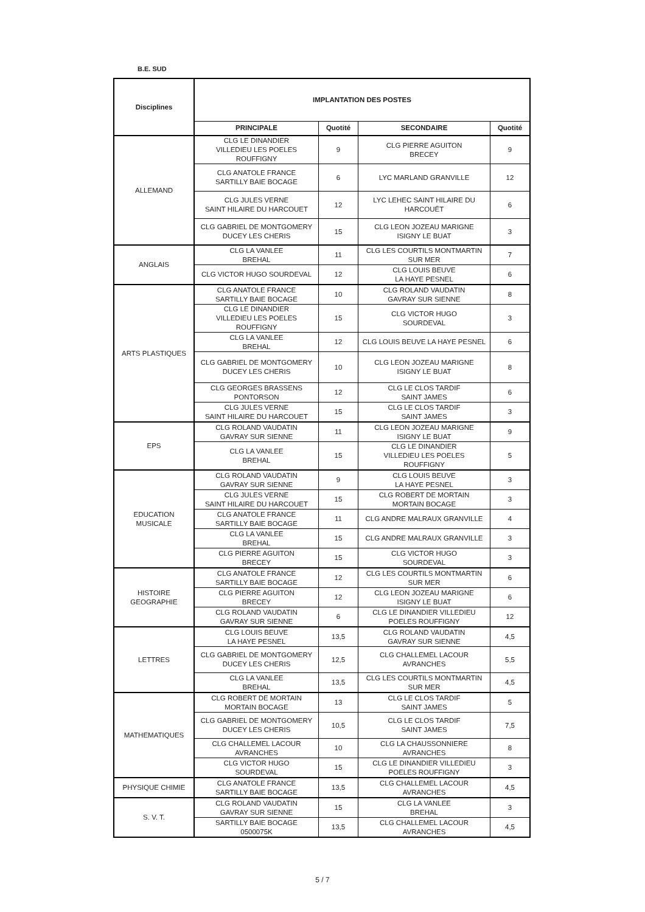B.E. SUD
| Disciplines | IMPLANTATION DES POSTES | | | |
| --- | --- | --- | --- | --- |
| | PRINCIPALE | Quotité | SECONDAIRE | Quotité |
| ALLEMAND | CLG LE DINANDIER VILLEDIEU LES POELES ROUFFIGNY | 9 | CLG PIERRE AGUITON BRECEY | 9 |
| | CLG ANATOLE FRANCE SARTILLY BAIE BOCAGE | 6 | LYC MARLAND GRANVILLE | 12 |
| | CLG JULES VERNE SAINT HILAIRE DU HARCOUET | 12 | LYC LEHEC SAINT HILAIRE DU HARCOUËT | 6 |
| | CLG GABRIEL DE MONTGOMERY DUCEY LES CHERIS | 15 | CLG LEON JOZEAU MARIGNE ISIGNY LE BUAT | 3 |
| ANGLAIS | CLG LA VANLEE BREHAL | 11 | CLG LES COURTILS MONTMARTIN SUR MER | 7 |
| | CLG VICTOR HUGO SOURDEVAL | 12 | CLG LOUIS BEUVE LA HAYE PESNEL | 6 |
| ARTS PLASTIQUES | CLG ANATOLE FRANCE SARTILLY BAIE BOCAGE | 10 | CLG ROLAND VAUDATIN GAVRAY SUR SIENNE | 8 |
| | CLG LE DINANDIER VILLEDIEU LES POELES ROUFFIGNY | 15 | CLG VICTOR HUGO SOURDEVAL | 3 |
| | CLG LA VANLEE BREHAL | 12 | CLG LOUIS BEUVE LA HAYE PESNEL | 6 |
| | CLG GABRIEL DE MONTGOMERY DUCEY LES CHERIS | 10 | CLG LEON JOZEAU MARIGNE ISIGNY LE BUAT | 8 |
| | CLG GEORGES BRASSENS PONTORSON | 12 | CLG LE CLOS TARDIF SAINT JAMES | 6 |
| | CLG JULES VERNE SAINT HILAIRE DU HARCOUET | 15 | CLG LE CLOS TARDIF SAINT JAMES | 3 |
| EPS | CLG ROLAND VAUDATIN GAVRAY SUR SIENNE | 11 | CLG LEON JOZEAU MARIGNE ISIGNY LE BUAT | 9 |
| | CLG LA VANLEE BREHAL | 15 | CLG LE DINANDIER VILLEDIEU LES POELES ROUFFIGNY | 5 |
| EDUCATION MUSICALE | CLG ROLAND VAUDATIN GAVRAY SUR SIENNE | 9 | CLG LOUIS BEUVE LA HAYE PESNEL | 3 |
| | CLG JULES VERNE SAINT HILAIRE DU HARCOUET | 15 | CLG ROBERT DE MORTAIN MORTAIN BOCAGE | 3 |
| | CLG ANATOLE FRANCE SARTILLY BAIE BOCAGE | 11 | CLG ANDRE MALRAUX GRANVILLE | 4 |
| | CLG LA VANLEE BREHAL | 15 | CLG ANDRE MALRAUX GRANVILLE | 3 |
| | CLG PIERRE AGUITON BRECEY | 15 | CLG VICTOR HUGO SOURDEVAL | 3 |
| HISTOIRE GEOGRAPHIE | CLG ANATOLE FRANCE SARTILLY BAIE BOCAGE | 12 | CLG LES COURTILS MONTMARTIN SUR MER | 6 |
| | CLG PIERRE AGUITON BRECEY | 12 | CLG LEON JOZEAU MARIGNE ISIGNY LE BUAT | 6 |
| | CLG ROLAND VAUDATIN GAVRAY SUR SIENNE | 6 | CLG LE DINANDIER VILLEDIEU POELES ROUFFIGNY | 12 |
| LETTRES | CLG LOUIS BEUVE LA HAYE PESNEL | 13,5 | CLG ROLAND VAUDATIN GAVRAY SUR SIENNE | 4,5 |
| | CLG GABRIEL DE MONTGOMERY DUCEY LES CHERIS | 12,5 | CLG CHALLEMEL LACOUR AVRANCHES | 5,5 |
| | CLG LA VANLEE BREHAL | 13,5 | CLG LES COURTILS MONTMARTIN SUR MER | 4,5 |
| MATHEMATIQUES | CLG ROBERT DE MORTAIN MORTAIN BOCAGE | 13 | CLG LE CLOS TARDIF SAINT JAMES | 5 |
| | CLG GABRIEL DE MONTGOMERY DUCEY LES CHERIS | 10,5 | CLG LE CLOS TARDIF SAINT JAMES | 7,5 |
| | CLG CHALLEMEL LACOUR AVRANCHES | 10 | CLG LA CHAUSSONNIERE AVRANCHES | 8 |
| | CLG VICTOR HUGO SOURDEVAL | 15 | CLG LE DINANDIER VILLEDIEU POELES ROUFFIGNY | 3 |
| PHYSIQUE CHIMIE | CLG ANATOLE FRANCE SARTILLY BAIE BOCAGE | 13,5 | CLG CHALLEMEL LACOUR AVRANCHES | 4,5 |
| S. V. T. | CLG ROLAND VAUDATIN GAVRAY SUR SIENNE | 15 | CLG LA VANLEE BREHAL | 3 |
| | SARTILLY BAIE BOCAGE 0500075K | 13,5 | CLG CHALLEMEL LACOUR AVRANCHES | 4,5 |
5 / 7